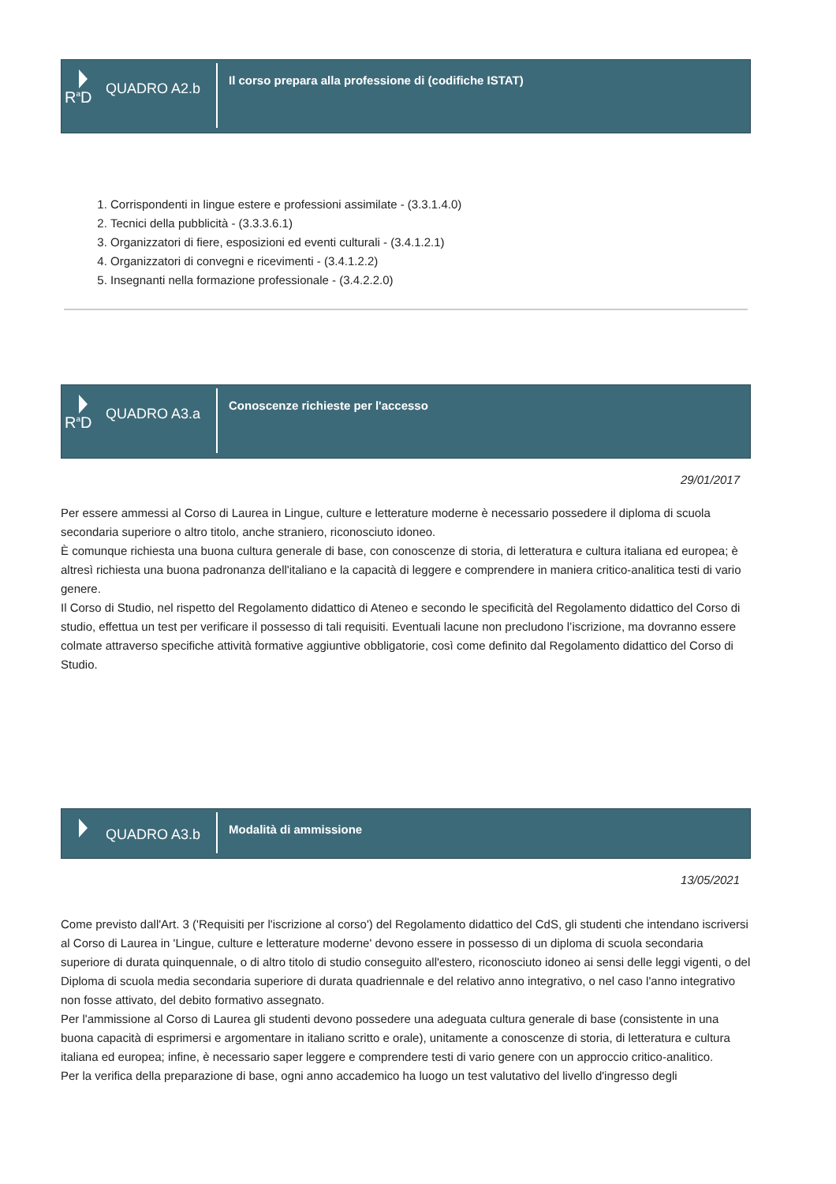R<sup>a</sup>D
QUADRO A2.b
Il corso prepara alla professione di (codifiche ISTAT)
1. Corrispondenti in lingue estere e professioni assimilate - (3.3.1.4.0)
2. Tecnici della pubblicità - (3.3.3.6.1)
3. Organizzatori di fiere, esposizioni ed eventi culturali - (3.4.1.2.1)
4. Organizzatori di convegni e ricevimenti - (3.4.1.2.2)
5. Insegnanti nella formazione professionale - (3.4.2.2.0)
R<sup>a</sup>D
QUADRO A3.a
Conoscenze richieste per l'accesso
29/01/2017
Per essere ammessi al Corso di Laurea in Lingue, culture e letterature moderne è necessario possedere il diploma di scuola secondaria superiore o altro titolo, anche straniero, riconosciuto idoneo.
È comunque richiesta una buona cultura generale di base, con conoscenze di storia, di letteratura e cultura italiana ed europea; è altresì richiesta una buona padronanza dell'italiano e la capacità di leggere e comprendere in maniera critico-analitica testi di vario genere.
Il Corso di Studio, nel rispetto del Regolamento didattico di Ateneo e secondo le specificità del Regolamento didattico del Corso di studio, effettua un test per verificare il possesso di tali requisiti. Eventuali lacune non precludono l’iscrizione, ma dovranno essere colmate attraverso specifiche attività formative aggiuntive obbligatorie, così come definito dal Regolamento didattico del Corso di Studio.
QUADRO A3.b
Modalità di ammissione
13/05/2021
Come previsto dall'Art. 3 ('Requisiti per l'iscrizione al corso') del Regolamento didattico del CdS, gli studenti che intendano iscriversi al Corso di Laurea in 'Lingue, culture e letterature moderne' devono essere in possesso di un diploma di scuola secondaria superiore di durata quinquennale, o di altro titolo di studio conseguito all'estero, riconosciuto idoneo ai sensi delle leggi vigenti, o del Diploma di scuola media secondaria superiore di durata quadriennale e del relativo anno integrativo, o nel caso l'anno integrativo non fosse attivato, del debito formativo assegnato.
Per l'ammissione al Corso di Laurea gli studenti devono possedere una adeguata cultura generale di base (consistente in una buona capacità di esprimersi e argomentare in italiano scritto e orale), unitamente a conoscenze di storia, di letteratura e cultura italiana ed europea; infine, è necessario saper leggere e comprendere testi di vario genere con un approccio critico-analitico.
Per la verifica della preparazione di base, ogni anno accademico ha luogo un test valutativo del livello d'ingresso degli